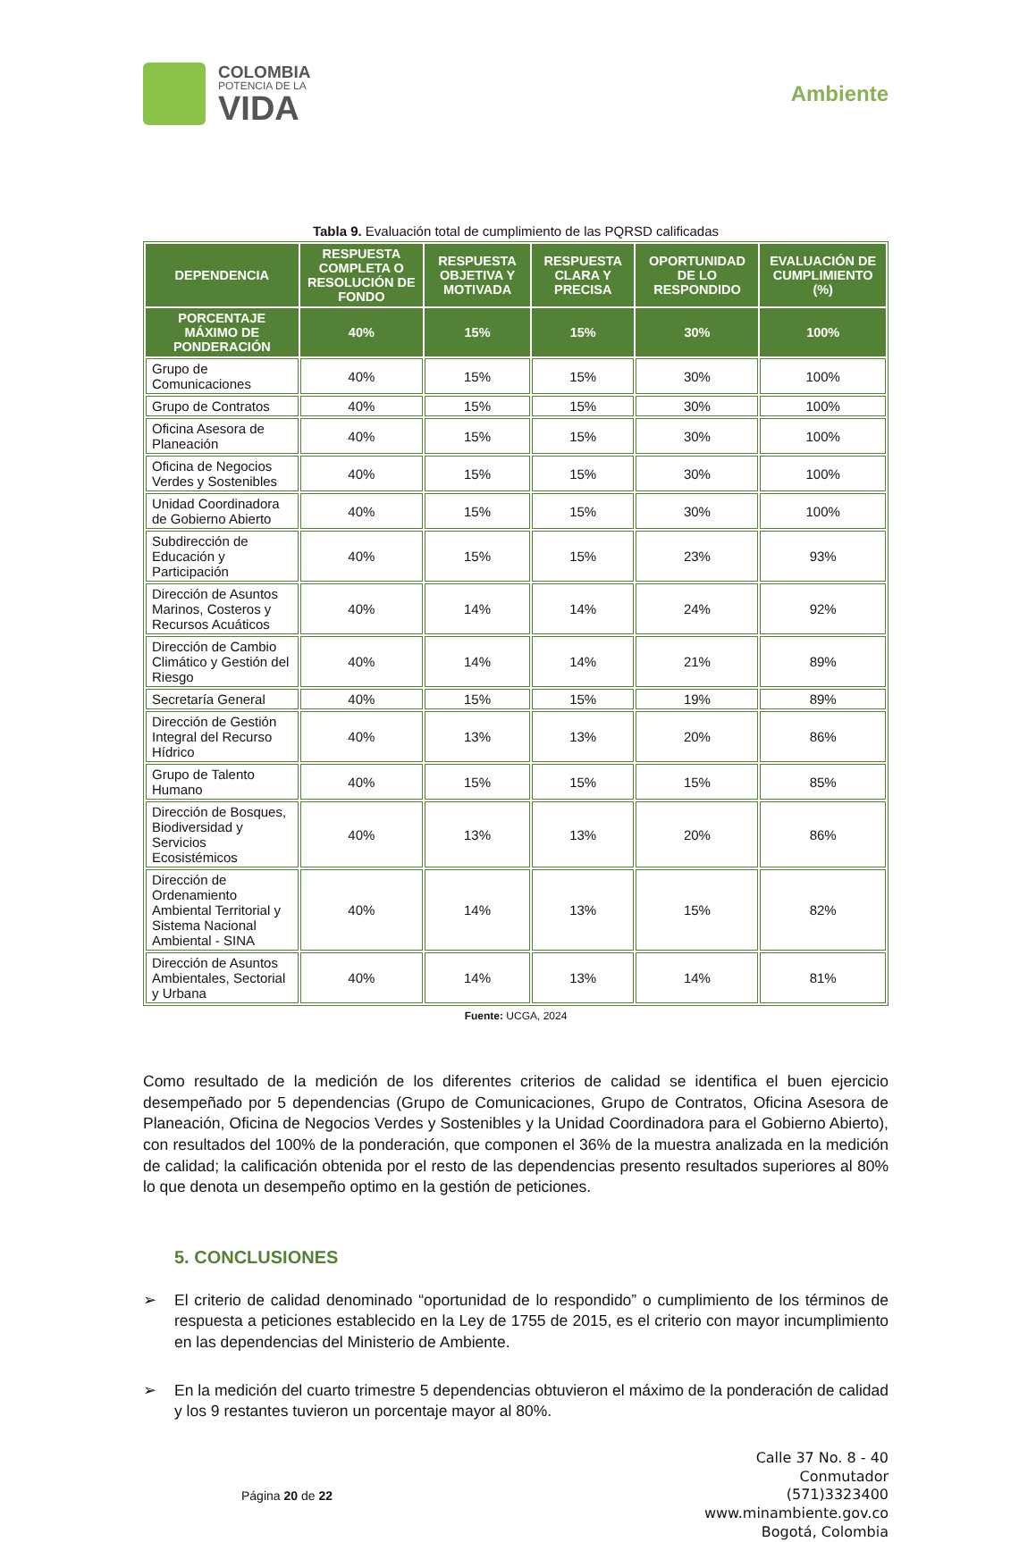COLOMBIA
POTENCIA DE LA
VIDA
Ambiente
Tabla 9. Evaluación total de cumplimiento de las PQRSD calificadas
| DEPENDENCIA | RESPUESTA COMPLETA O RESOLUCIÓN DE FONDO | RESPUESTA OBJETIVA Y MOTIVADA | RESPUESTA CLARA Y PRECISA | OPORTUNIDAD DE LO RESPONDIDO | EVALUACIÓN DE CUMPLIMIENTO (%) |
| --- | --- | --- | --- | --- | --- |
| PORCENTAJE MÁXIMO DE PONDERACIÓN | 40% | 15% | 15% | 30% | 100% |
| Grupo de Comunicaciones | 40% | 15% | 15% | 30% | 100% |
| Grupo de Contratos | 40% | 15% | 15% | 30% | 100% |
| Oficina Asesora de Planeación | 40% | 15% | 15% | 30% | 100% |
| Oficina de Negocios Verdes y Sostenibles | 40% | 15% | 15% | 30% | 100% |
| Unidad Coordinadora de Gobierno Abierto | 40% | 15% | 15% | 30% | 100% |
| Subdirección de Educación y Participación | 40% | 15% | 15% | 23% | 93% |
| Dirección de Asuntos Marinos, Costeros y Recursos Acuáticos | 40% | 14% | 14% | 24% | 92% |
| Dirección de Cambio Climático y Gestión del Riesgo | 40% | 14% | 14% | 21% | 89% |
| Secretaría General | 40% | 15% | 15% | 19% | 89% |
| Dirección de Gestión Integral del Recurso Hídrico | 40% | 13% | 13% | 20% | 86% |
| Grupo de Talento Humano | 40% | 15% | 15% | 15% | 85% |
| Dirección de Bosques, Biodiversidad y Servicios Ecosistémicos | 40% | 13% | 13% | 20% | 86% |
| Dirección de Ordenamiento Ambiental Territorial y Sistema Nacional Ambiental - SINA | 40% | 14% | 13% | 15% | 82% |
| Dirección de Asuntos Ambientales, Sectorial y Urbana | 40% | 14% | 13% | 14% | 81% |
Fuente: UCGA, 2024
Como resultado de la medición de los diferentes criterios de calidad se identifica el buen ejercicio desempeñado por 5 dependencias (Grupo de Comunicaciones, Grupo de Contratos, Oficina Asesora de Planeación, Oficina de Negocios Verdes y Sostenibles y la Unidad Coordinadora para el Gobierno Abierto), con resultados del 100% de la ponderación, que componen el 36% de la muestra analizada en la medición de calidad; la calificación obtenida por el resto de las dependencias presento resultados superiores al 80% lo que denota un desempeño optimo en la gestión de peticiones.
5. CONCLUSIONES
➢ El criterio de calidad denominado “oportunidad de lo respondido” o cumplimiento de los términos de respuesta a peticiones establecido en la Ley de 1755 de 2015, es el criterio con mayor incumplimiento en las dependencias del Ministerio de Ambiente.
➢ En la medición del cuarto trimestre 5 dependencias obtuvieron el máximo de la ponderación de calidad y los 9 restantes tuvieron un porcentaje mayor al 80%.
Página 20 de 22
Calle 37 No. 8 - 40
Conmutador
(571)3323400
www.minambiente.gov.co
Bogotá, Colombia